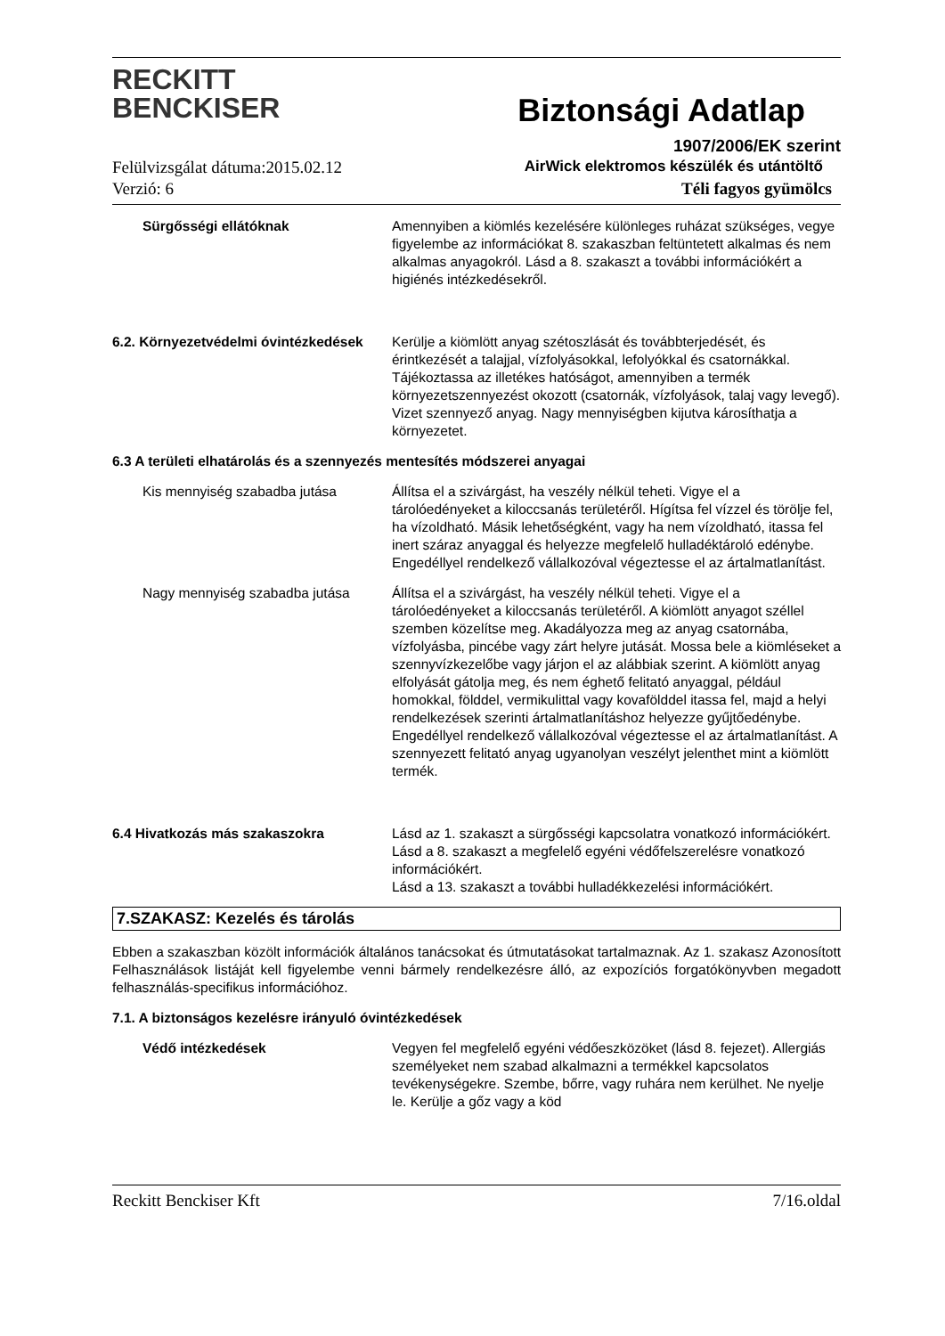RECKITT
BENCKISER
Biztonsági Adatlap
1907/2006/EK szerint
Felülvizsgálat dátuma:2015.02.12
AirWick elektromos készülék és utántöltő
Verzió: 6 Téli fagyos gyümölcs
Sürgősségi ellátóknak Amennyiben a kiömlés kezelésére különleges ruházat szükséges, vegye figyelembe az információkat 8. szakaszban feltüntetett alkalmas és nem alkalmas anyagokról. Lásd a 8. szakaszt a további információkért a higiénés intézkedésekről.
6.2. Környezetvédelmi óvintézkedések
Kerülje a kiömlött anyag szétoszlását és továbbterjedését, és érintkezését a talajjal, vízfolyásokkal, lefolyókkal és csatornákkal. Tájékoztassa az illetékes hatóságot, amennyiben a termék környezetszennyezést okozott (csatornák, vízfolyások, talaj vagy levegő). Vizet szennyező anyag. Nagy mennyiségben kijutva károsíthatja a környezetet.
6.3 A területi elhatárolás és a szennyezés mentesítés módszerei anyagai
Kis mennyiség szabadba jutása Állítsa el a szivárgást, ha veszély nélkül teheti. Vigye el a tárolóedényeket a kiloccsanás területéről. Hígítsa fel vízzel és törölje fel, ha vízoldható. Másik lehetőségként, vagy ha nem vízoldható, itassa fel inert száraz anyaggal és helyezze megfelelő hulladéktároló edénybe. Engedéllyel rendelkező vállalkozóval végeztesse el az ártalmatlanítást.
Nagy mennyiség szabadba jutása Állítsa el a szivárgást, ha veszély nélkül teheti. Vigye el a tárolóedényeket a kiloccsanás területéről. A kiömlött anyagot széllel szemben közelítse meg. Akadályozza meg az anyag csatornába, vízfolyásba, pincébe vagy zárt helyre jutását. Mossa bele a kiömléseket a szennyvízkezelőbe vagy járjon el az alábbiak szerint. A kiömlött anyag elfolyását gátolja meg, és nem éghető felitató anyaggal, például homokkal, földdel, vermikulittal vagy kovafölddel itassa fel, majd a helyi rendelkezések szerinti ártalmatlanításhoz helyezze gyűjtőedénybe. Engedéllyel rendelkező vállalkozóval végeztesse el az ártalmatlanítást. A szennyezett felitató anyag ugyanolyan veszélyt jelenthet mint a kiömlött termék.
6.4 Hivatkozás más szakaszokra Lásd az 1. szakaszt a sürgősségi kapcsolatra vonatkozó információkért.
Lásd a 8. szakaszt a megfelelő egyéni védőfelszerelésre vonatkozó információkért.
Lásd a 13. szakaszt a további hulladékkezelési információkért.
7.SZAKASZ: Kezelés és tárolás
Ebben a szakaszban közölt információk általános tanácsokat és útmutatásokat tartalmaznak. Az 1. szakasz Azonosított Felhasználások listáját kell figyelembe venni bármely rendelkezésre álló, az expozíciós forgatókönyvben megadott felhasználás-specifikus információhoz.
7.1. A biztonságos kezelésre irányuló óvintézkedések
Védő intézkedések Vegyen fel megfelelő egyéni védőeszközöket (lásd 8. fejezet). Allergiás személyeket nem szabad alkalmazni a termékkel kapcsolatos tevékenységekre. Szembe, bőrre, vagy ruhára nem kerülhet. Ne nyelje le. Kerülje a gőz vagy a köd
Reckitt Benckiser Kft 7/16.oldal